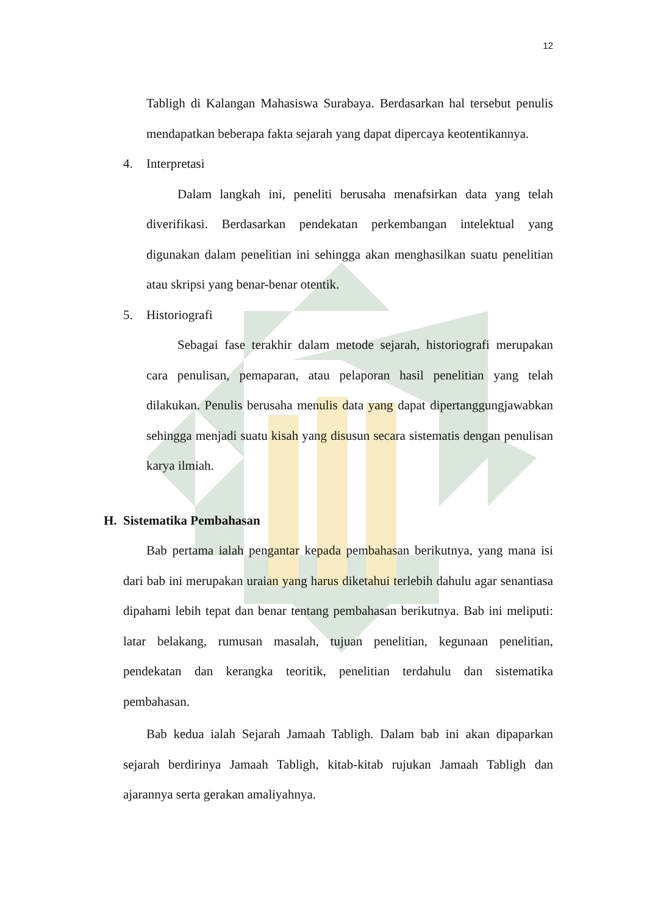12
Tabligh di Kalangan Mahasiswa Surabaya. Berdasarkan hal tersebut penulis mendapatkan beberapa fakta sejarah yang dapat dipercaya keotentikannya.
4. Interpretasi
Dalam langkah ini, peneliti berusaha menafsirkan data yang telah diverifikasi. Berdasarkan pendekatan perkembangan intelektual yang digunakan dalam penelitian ini sehingga akan menghasilkan suatu penelitian atau skripsi yang benar-benar otentik.
5. Historiografi
Sebagai fase terakhir dalam metode sejarah, historiografi merupakan cara penulisan, pemaparan, atau pelaporan hasil penelitian yang telah dilakukan. Penulis berusaha menulis data yang dapat dipertanggungjawabkan sehingga menjadi suatu kisah yang disusun secara sistematis dengan penulisan karya ilmiah.
H. Sistematika Pembahasan
Bab pertama ialah pengantar kepada pembahasan berikutnya, yang mana isi dari bab ini merupakan uraian yang harus diketahui terlebih dahulu agar senantiasa dipahami lebih tepat dan benar tentang pembahasan berikutnya. Bab ini meliputi: latar belakang, rumusan masalah, tujuan penelitian, kegunaan penelitian, pendekatan dan kerangka teoritik, penelitian terdahulu dan sistematika pembahasan.
Bab kedua ialah Sejarah Jamaah Tabligh. Dalam bab ini akan dipaparkan sejarah berdirinya Jamaah Tabligh, kitab-kitab rujukan Jamaah Tabligh dan ajarannya serta gerakan amaliyahnya.